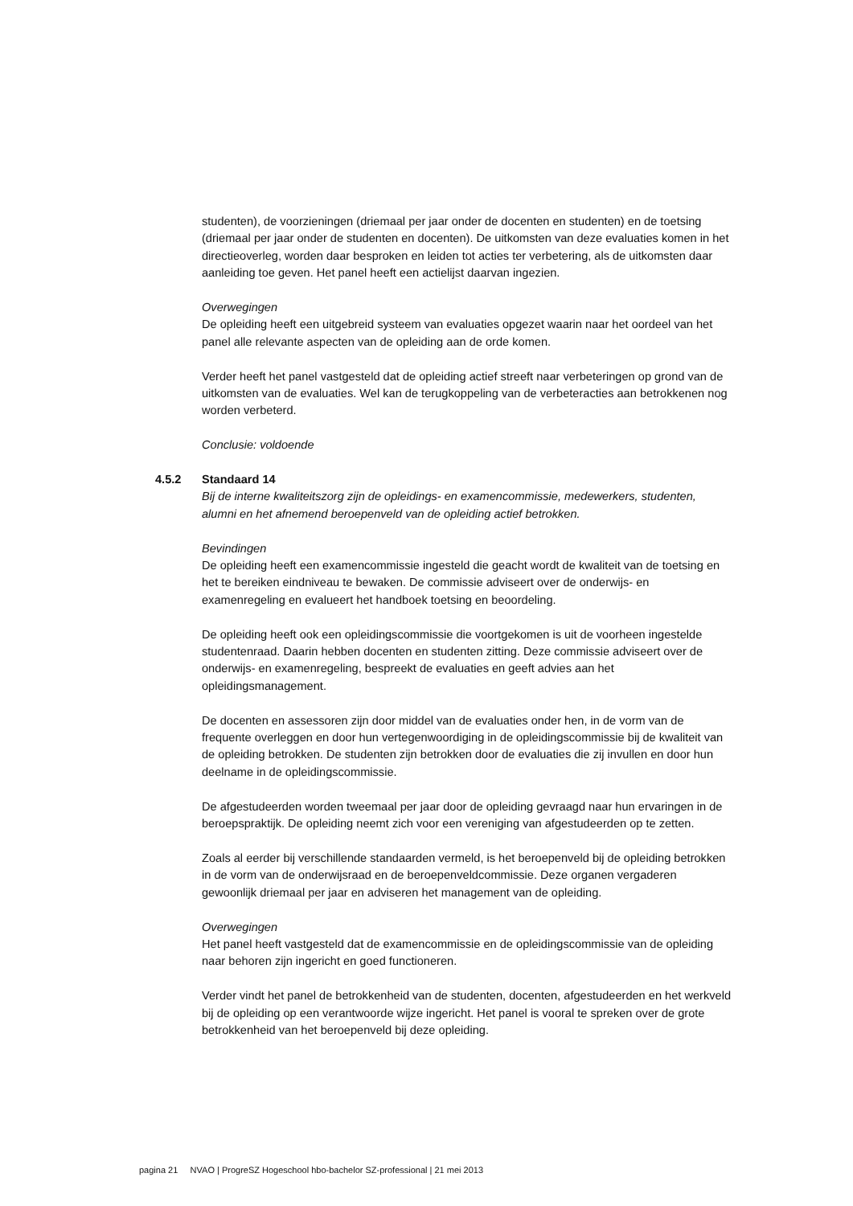studenten), de voorzieningen (driemaal per jaar onder de docenten en studenten) en de toetsing (driemaal per jaar onder de studenten en docenten). De uitkomsten van deze evaluaties komen in het directieoverleg, worden daar besproken en leiden tot acties ter verbetering, als de uitkomsten daar aanleiding toe geven. Het panel heeft een actielijst daarvan ingezien.
Overwegingen
De opleiding heeft een uitgebreid systeem van evaluaties opgezet waarin naar het oordeel van het panel alle relevante aspecten van de opleiding aan de orde komen.
Verder heeft het panel vastgesteld dat de opleiding actief streeft naar verbeteringen op grond van de uitkomsten van de evaluaties. Wel kan de terugkoppeling van de verbeteracties aan betrokkenen nog worden verbeterd.
Conclusie: voldoende
4.5.2 Standaard 14
Bij de interne kwaliteitszorg zijn de opleidings- en examencommissie, medewerkers, studenten, alumni en het afnemend beroepenveld van de opleiding actief betrokken.
Bevindingen
De opleiding heeft een examencommissie ingesteld die geacht wordt de kwaliteit van de toetsing en het te bereiken eindniveau te bewaken. De commissie adviseert over de onderwijs- en examenregeling en evalueert het handboek toetsing en beoordeling.
De opleiding heeft ook een opleidingscommissie die voortgekomen is uit de voorheen ingestelde studentenraad. Daarin hebben docenten en studenten zitting. Deze commissie adviseert over de onderwijs- en examenregeling, bespreekt de evaluaties en geeft advies aan het opleidingsmanagement.
De docenten en assessoren zijn door middel van de evaluaties onder hen, in de vorm van de frequente overleggen en door hun vertegenwoordiging in de opleidingscommissie bij de kwaliteit van de opleiding betrokken. De studenten zijn betrokken door de evaluaties die zij invullen en door hun deelname in de opleidingscommissie.
De afgestudeerden worden tweemaal per jaar door de opleiding gevraagd naar hun ervaringen in de beroepspraktijk. De opleiding neemt zich voor een vereniging van afgestudeerden op te zetten.
Zoals al eerder bij verschillende standaarden vermeld, is het beroepenveld bij de opleiding betrokken in de vorm van de onderwijsraad en de beroepenveldcommissie. Deze organen vergaderen gewoonlijk driemaal per jaar en adviseren het management van de opleiding.
Overwegingen
Het panel heeft vastgesteld dat de examencommissie en de opleidingscommissie van de opleiding naar behoren zijn ingericht en goed functioneren.
Verder vindt het panel de betrokkenheid van de studenten, docenten, afgestudeerden en het werkveld bij de opleiding op een verantwoorde wijze ingericht. Het panel is vooral te spreken over de grote betrokkenheid van het beroepenveld bij deze opleiding.
pagina 21 NVAO | ProgreSZ Hogeschool hbo-bachelor SZ-professional | 21 mei 2013